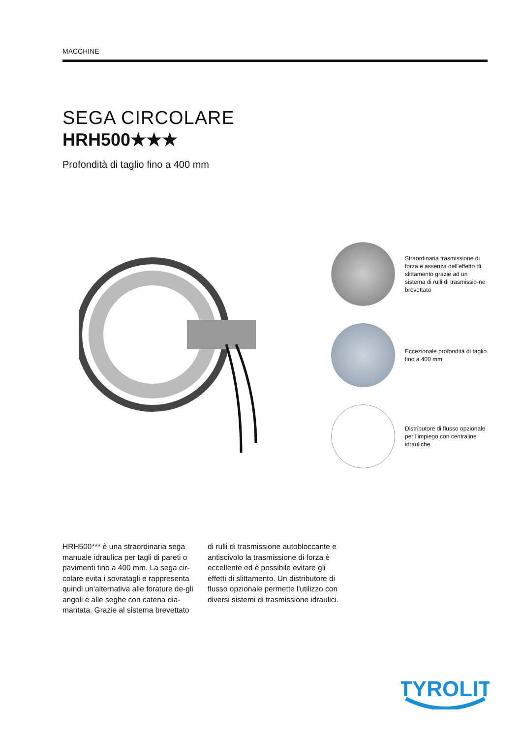MACCHINE
SEGA CIRCOLARE
HRH500★★★
Profondità di taglio fino a 400 mm
Straordinaria trasmissione di forza e assenza dell'effetto di slittamento grazie ad un sistema di rulli di trasmissio-ne brevettato
Eccezionale profondità di taglio fino a 400 mm
Distributore di flusso opzionale per l'impiego con centraline idrauliche
HRH500*** è una straordinaria sega manuale idraulica per tagli di pareti o pavimenti fino a 400 mm. La sega cir-colare evita i sovratagli e rappresenta quindi un'alternativa alle forature de-gli angoli e alle seghe con catena dia-mantata. Grazie al sistema brevettato di rulli di trasmissione autobloccante e antiscivolo la trasmissione di forza è eccellente ed è possibile evitare gli effetti di slittamento. Un distributore di flusso opzionale permette l'utilizzo con diversi sistemi di trasmissione idraulici.
TYROLIT